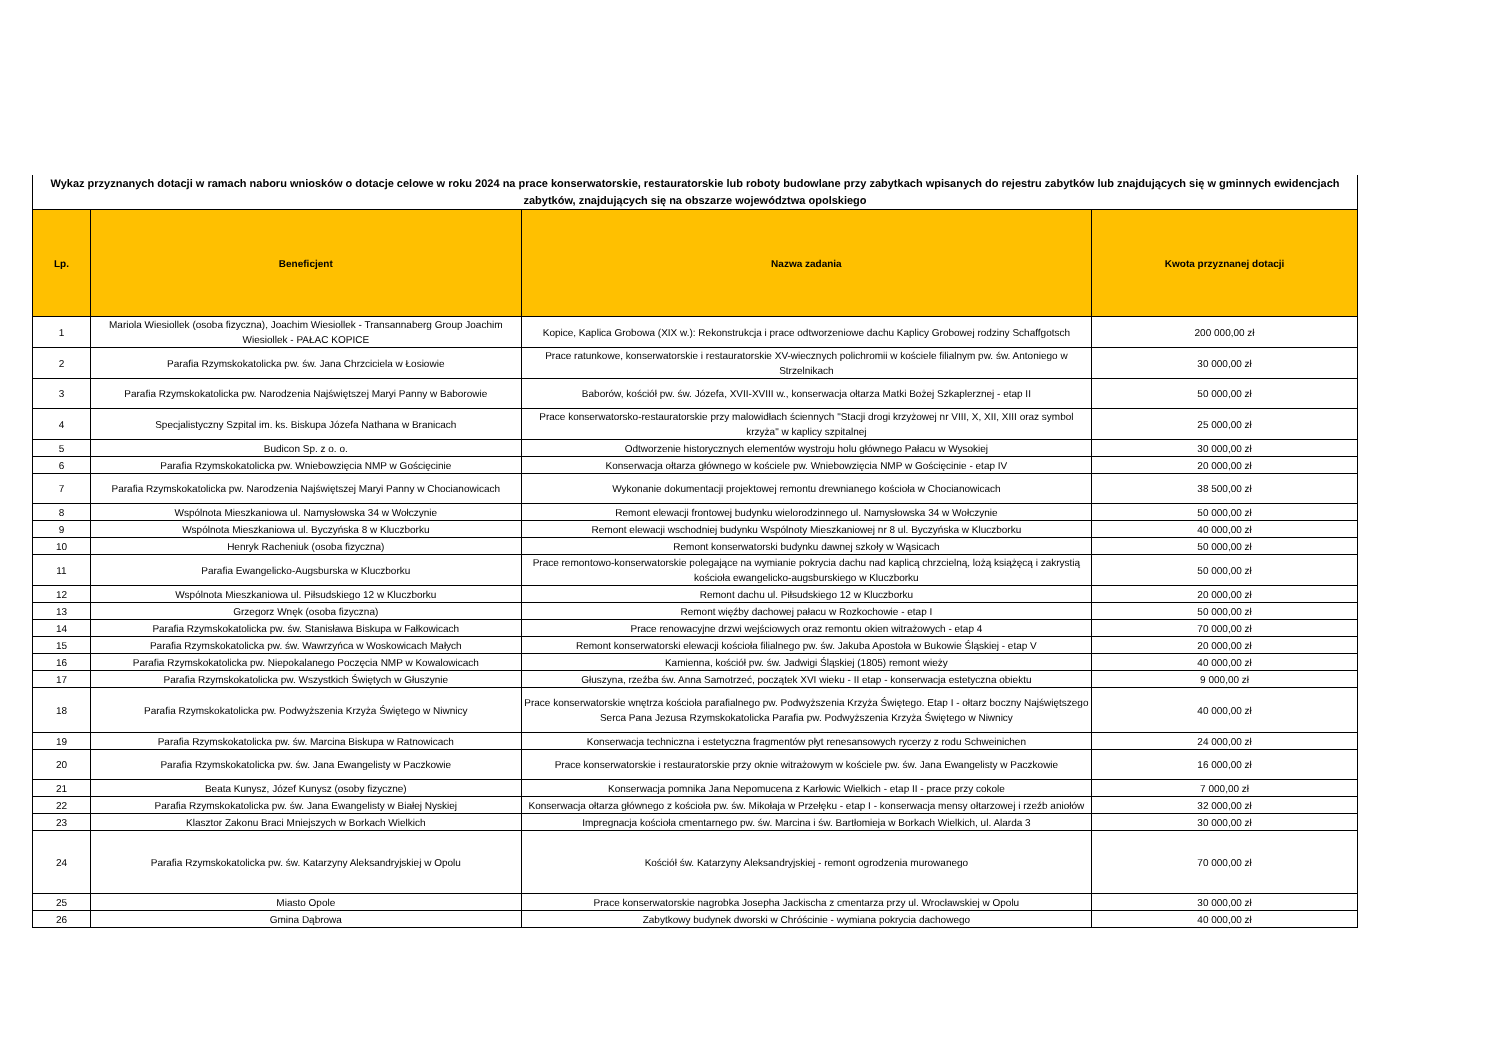Wykaz przyznanych dotacji w ramach naboru wniosków o dotacje celowe w roku 2024 na prace konserwatorskie, restauratorskie lub roboty budowlane przy zabytkach wpisanych do rejestru zabytków lub znajdujących się w gminnych ewidencjach zabytków, znajdujących się na obszarze województwa opolskiego
| Lp. | Beneficjent | Nazwa zadania | Kwota przyznanej dotacji |
| --- | --- | --- | --- |
| 1 | Mariola Wiesiollek (osoba fizyczna), Joachim Wiesiollek - Transannaberg Group Joachim Wiesiollek - PAŁAC KOPICE | Kopice, Kaplica Grobowa (XIX w.): Rekonstrukcja i prace odtworzeniowe dachu Kaplicy Grobowej rodziny Schaffgotsch | 200 000,00 zł |
| 2 | Parafia Rzymskokatolicka pw. św. Jana Chrzciciela w Łosiowie | Prace ratunkowe, konserwatorskie i restauratorskie XV-wiecznych polichromii w kościele filialnym pw. św. Antoniego w Strzelnikach | 30 000,00 zł |
| 3 | Parafia Rzymskokatolicka pw. Narodzenia Najświętszej Maryi Panny w Baborowie | Baborów, kościół pw. św. Józefa, XVII-XVIII w., konserwacja ołtarza Matki Bożej Szkaplerznej - etap II | 50 000,00 zł |
| 4 | Specjalistyczny Szpital im. ks. Biskupa Józefa Nathana w Branicach | Prace konserwatorsko-restauratorskie przy malowidłach ściennych "Stacji drogi krzyżowej nr VIII, X, XII, XIII oraz symbol krzyża" w kaplicy szpitalnej | 25 000,00 zł |
| 5 | Budicon Sp. z o. o. | Odtworzenie historycznych elementów wystroju holu głównego Pałacu w Wysokiej | 30 000,00 zł |
| 6 | Parafia Rzymskokatolicka pw. Wniebowzięcia NMP w Gościęcinie | Konserwacja ołtarza głównego w kościele pw. Wniebowzięcia NMP w Gościęcinie - etap IV | 20 000,00 zł |
| 7 | Parafia Rzymskokatolicka pw. Narodzenia Najświętszej Maryi Panny w Chocianowicach | Wykonanie dokumentacji projektowej remontu drewnianego kościoła w Chocianowicach | 38 500,00 zł |
| 8 | Wspólnota Mieszkaniowa ul. Namysłowska 34 w Wołczynie | Remont elewacji frontowej budynku wielorodzinnego ul. Namysłowska 34 w Wołczynie | 50 000,00 zł |
| 9 | Wspólnota Mieszkaniowa ul. Byczyńska 8 w Kluczborku | Remont elewacji wschodniej budynku Wspólnoty Mieszkaniowej nr 8 ul. Byczyńska w Kluczborku | 40 000,00 zł |
| 10 | Henryk Racheniuk (osoba fizyczna) | Remont konserwatorski budynku dawnej szkoły w Wąsicach | 50 000,00 zł |
| 11 | Parafia Ewangelicko-Augsburska w Kluczborku | Prace remontowo-konserwatorskie polegające na wymianie pokrycia dachu nad kaplicą chrzcielną, lożą książęcą i zakrystią kościoła ewangelicko-augsburskiego w Kluczborku | 50 000,00 zł |
| 12 | Wspólnota Mieszkaniowa ul. Piłsudskiego 12 w Kluczborku | Remont dachu ul. Piłsudskiego 12 w Kluczborku | 20 000,00 zł |
| 13 | Grzegorz Wnęk (osoba fizyczna) | Remont więźby dachowej pałacu w Rozkochowie - etap I | 50 000,00 zł |
| 14 | Parafia Rzymskokatolicka pw. św. Stanisława Biskupa w Fałkowicach | Prace renowacyjne drzwi wejściowych oraz remontu okien witrażowych - etap 4 | 70 000,00 zł |
| 15 | Parafia Rzymskokatolicka pw. św. Wawrzyńca w Woskowicach Małych | Remont konserwatorski elewacji kościoła filialnego pw. św. Jakuba Apostoła w Bukowie Śląskiej - etap V | 20 000,00 zł |
| 16 | Parafia Rzymskokatolicka pw. Niepokalanego Poczęcia NMP w Kowalowicach | Kamienna, kościół pw. św. Jadwigi Śląskiej (1805) remont wieży | 40 000,00 zł |
| 17 | Parafia Rzymskokatolicka pw. Wszystkich Świętych w Głuszynie | Głuszyna, rzeźba św. Anna Samotrzeć, początek XVI wieku - II etap - konserwacja estetyczna obiektu | 9 000,00 zł |
| 18 | Parafia Rzymskokatolicka pw. Podwyższenia Krzyża Świętego w Niwnicy | Prace konserwatorskie wnętrza kościoła parafialnego pw. Podwyższenia Krzyża Świętego. Etap I - ołtarz boczny Najświętszego Serca Pana Jezusa Rzymskokatolicka Parafia pw. Podwyższenia Krzyża Świętego w Niwnicy | 40 000,00 zł |
| 19 | Parafia Rzymskokatolicka pw. św. Marcina Biskupa w Ratnowicach | Konserwacja techniczna i estetyczna fragmentów płyt renesansowych rycerzy z rodu Schweinichen | 24 000,00 zł |
| 20 | Parafia Rzymskokatolicka pw. św. Jana Ewangelisty w Paczkowie | Prace konserwatorskie i restauratorskie przy oknie witrażowym w kościele pw. św. Jana Ewangelisty w Paczkowie | 16 000,00 zł |
| 21 | Beata Kunysz, Józef Kunysz (osoby fizyczne) | Konserwacja pomnika Jana Nepomucena z Karłowic Wielkich - etap II - prace przy cokole | 7 000,00 zł |
| 22 | Parafia Rzymskokatolicka pw. św. Jana Ewangelisty w Białej Nyskiej | Konserwacja ołtarza głównego z kościoła pw. św. Mikołaja w Przełęku - etap I - konserwacja mensy ołtarzowej i rzeźb aniołów | 32 000,00 zł |
| 23 | Klasztor Zakonu Braci Mniejszych w Borkach Wielkich | Impregnacja kościoła cmentarnego pw. św. Marcina i św. Bartłomieja w Borkach Wielkich, ul. Alarda 3 | 30 000,00 zł |
| 24 | Parafia Rzymskokatolicka pw. św. Katarzyny Aleksandryjskiej w Opolu | Kościół św. Katarzyny Aleksandryjskiej - remont ogrodzenia murowanego | 70 000,00 zł |
| 25 | Miasto Opole | Prace konserwatorskie nagrobka Josepha Jackischa z cmentarza przy ul. Wrocławskiej w Opolu | 30 000,00 zł |
| 26 | Gmina Dąbrowa | Zabytkowy budynek dworski w Chróścinie - wymiana pokrycia dachowego | 40 000,00 zł |